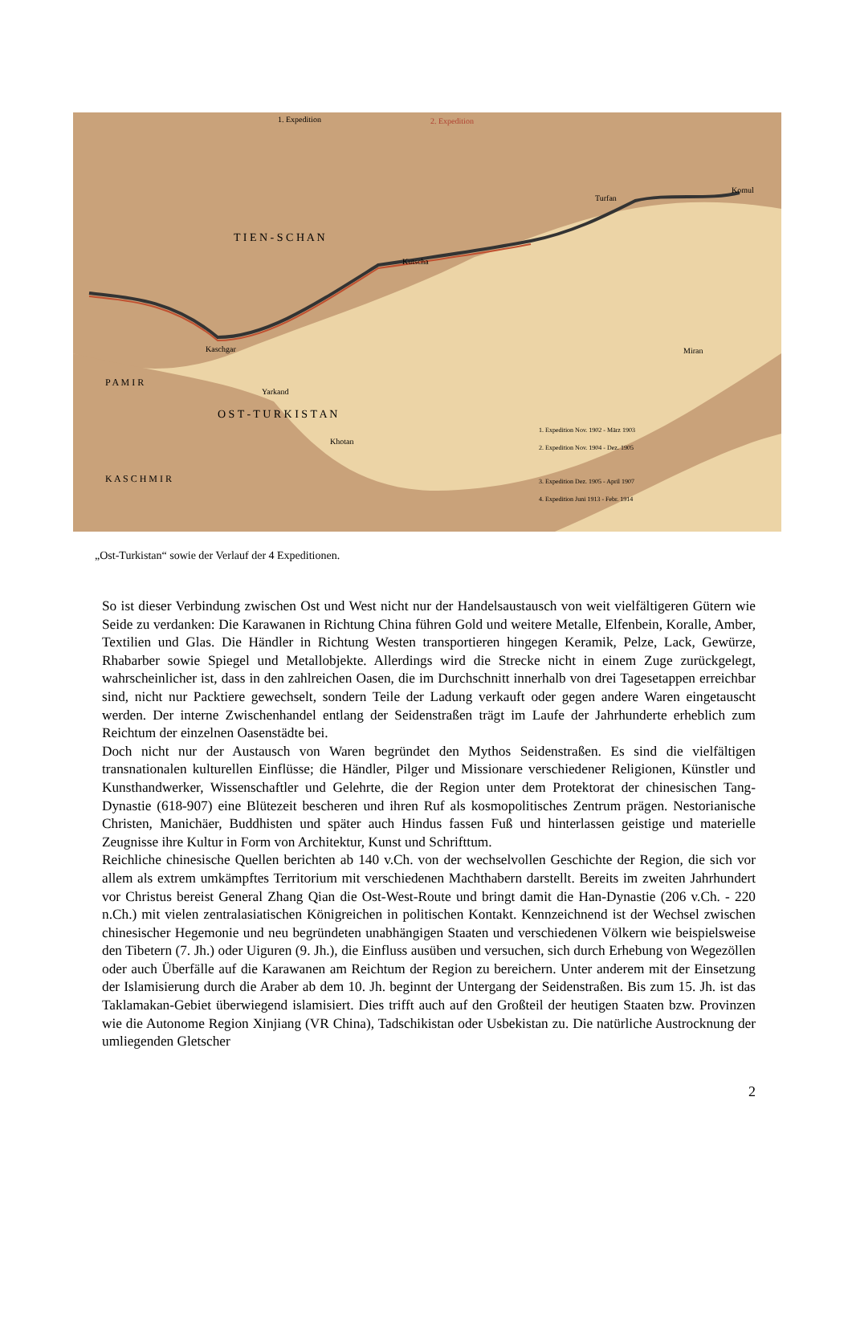O S T - T U R K I S T A N
T I E N - S C H A N
P A M I R
K A S C H M I R
Kutscha
Turfan
Komul
Kaschgar
Yarkand
Khotan
Miran
1. Expedition
2. Expedition
1. Expedition Nov. 1902 - März 1903
2. Expedition Nov. 1904 - Dez. 1905
3. Expedition Dez. 1905 - April 1907
4. Expedition Juni 1913 - Febr. 1914
„Ost-Turkistan“ sowie der Verlauf der 4 Expeditionen.
So ist dieser Verbindung zwischen Ost und West nicht nur der Handelsaustausch von weit vielfältigeren Gütern wie Seide zu verdanken: Die Karawanen in Richtung China führen Gold und weitere Metalle, Elfenbein, Koralle, Amber, Textilien und Glas. Die Händler in Richtung Westen transportieren hingegen Keramik, Pelze, Lack, Gewürze, Rhabarber sowie Spiegel und Metallobjekte. Allerdings wird die Strecke nicht in einem Zuge zurückgelegt, wahrscheinlicher ist, dass in den zahlreichen Oasen, die im Durchschnitt innerhalb von drei Tagesetappen erreichbar sind, nicht nur Packtiere gewechselt, sondern Teile der Ladung verkauft oder gegen andere Waren eingetauscht werden. Der interne Zwischenhandel entlang der Seidenstraßen trägt im Laufe der Jahrhunderte erheblich zum Reichtum der einzelnen Oasenstädte bei.
Doch nicht nur der Austausch von Waren begründet den Mythos Seidenstraßen. Es sind die vielfältigen transnationalen kulturellen Einflüsse; die Händler, Pilger und Missionare verschiedener Religionen, Künstler und Kunsthandwerker, Wissenschaftler und Gelehrte, die der Region unter dem Protektorat der chinesischen Tang-Dynastie (618-907) eine Blütezeit bescheren und ihren Ruf als kosmopolitisches Zentrum prägen. Nestorianische Christen, Manichäer, Buddhisten und später auch Hindus fassen Fuß und hinterlassen geistige und materielle Zeugnisse ihre Kultur in Form von Architektur, Kunst und Schrifttum.
Reichliche chinesische Quellen berichten ab 140 v.Ch. von der wechselvollen Geschichte der Region, die sich vor allem als extrem umkämpftes Territorium mit verschiedenen Machthabern darstellt. Bereits im zweiten Jahrhundert vor Christus bereist General Zhang Qian die Ost-West-Route und bringt damit die Han-Dynastie (206 v.Ch. - 220 n.Ch.) mit vielen zentralasiatischen Königreichen in politischen Kontakt. Kennzeichnend ist der Wechsel zwischen chinesischer Hegemonie und neu begründeten unabhängigen Staaten und verschiedenen Völkern wie beispielsweise den Tibetern (7. Jh.) oder Uiguren (9. Jh.), die Einfluss ausüben und versuchen, sich durch Erhebung von Wegezöllen oder auch Überfälle auf die Karawanen am Reichtum der Region zu bereichern. Unter anderem mit der Einsetzung der Islamisierung durch die Araber ab dem 10. Jh. beginnt der Untergang der Seidenstraßen. Bis zum 15. Jh. ist das Taklamakan-Gebiet überwiegend islamisiert. Dies trifft auch auf den Großteil der heutigen Staaten bzw. Provinzen wie die Autonome Region Xinjiang (VR China), Tadschikistan oder Usbekistan zu. Die natürliche Austrocknung der umliegenden Gletscher
2